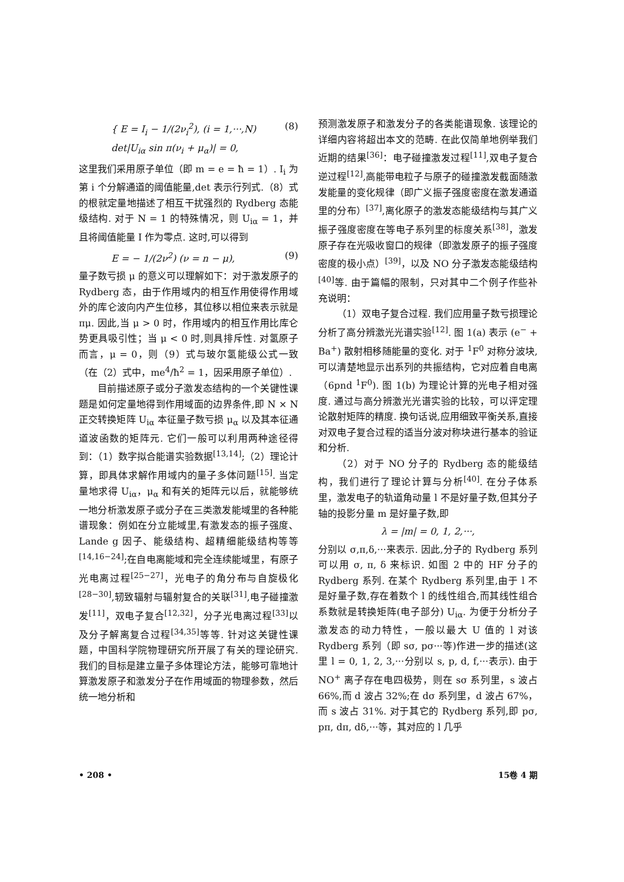{ E = I<sub>i</sub> − 1/(2ν<sub>i</sub><sup>2</sup>), (i = 1,···,N)
det|U<sub>iα</sub> sin π(ν<sub>i</sub> + μ<sub>α</sub>)| = 0,
(8)
这里我们采用原子单位（即 m = e = ħ = 1）. I<sub>i</sub> 为第 i 个分解通道的阈值能量,det 表示行列式.（8）式的根就定量地描述了相互干扰强烈的 Rydberg 态能级结构. 对于 N = 1 的特殊情况，则 U<sub>iα</sub> = 1，并且将阈值能量 I 作为零点. 这时,可以得到
E = − 1/(2ν<sup>2</sup>) (ν = n − μ), (9)
量子数亏损 μ 的意义可以理解如下：对于激发原子的 Rydberg 态，由于作用域内的相互作用使得作用域外的库仑波向内产生位移，其位移以相位来表示就是 πμ. 因此,当 μ > 0 时，作用域内的相互作用比库仑势更具吸引性；当 μ < 0 时,则具排斥性. 对氢原子而言，μ = 0，则（9）式与玻尔氢能级公式一致（在（2）式中，me<sup>4</sup>/ħ<sup>2</sup> = 1，因采用原子单位）.
目前描述原子或分子激发态结构的一个关键性课题是如何定量地得到作用域面的边界条件,即 N × N 正交转换矩阵 U<sub>iα</sub> 本征量子数亏损 μ<sub>α</sub> 以及其本征通道波函数的矩阵元. 它们一般可以利用两种途径得到：（1）数字拟合能谱实验数据<sup>[13,14]</sup>;（2）理论计算，即具体求解作用域内的量子多体问题<sup>[15]</sup>. 当定量地求得 U<sub>iα</sub>，μ<sub>α</sub> 和有关的矩阵元以后，就能够统一地分析激发原子或分子在三类激发能域里的各种能谱现象：例如在分立能域里,有激发态的振子强度、Lande g 因子、能级结构、超精细能级结构等等<sup>[14,16−24]</sup>;在自电离能域和完全连续能域里，有原子光电离过程<sup>[25−27]</sup>，光电子的角分布与自旋极化<sup>[28−30]</sup>,轫致辐射与辐射复合的关联<sup>[31]</sup>,电子碰撞激发<sup>[11]</sup>，双电子复合<sup>[12,32]</sup>，分子光电离过程<sup>[33]</sup>以及分子解离复合过程<sup>[34,35]</sup>等等. 针对这关键性课题，中国科学院物理研究所开展了有关的理论研究. 我们的目标是建立量子多体理论方法，能够可靠地计算激发原子和激发分子在作用域面的物理参数，然后统一地分析和
预测激发原子和激发分子的各类能谱现象. 该理论的详细内容将超出本文的范畴. 在此仅简单地例举我们近期的结果<sup>[36]</sup>：电子碰撞激发过程<sup>[11]</sup>,双电子复合逆过程<sup>[12]</sup>,高能带电粒子与原子的碰撞激发截面随激发能量的变化规律（即广义振子强度密度在激发通道里的分布）<sup>[37]</sup>,离化原子的激发态能级结构与其广义振子强度密度在等电子系列里的标度关系<sup>[38]</sup>，激发原子存在光吸收窗口的规律（即激发原子的振子强度密度的极小点）<sup>[39]</sup>，以及 NO 分子激发态能级结构<sup>[40]</sup>等. 由于篇幅的限制，只对其中二个例子作些补充说明：
（1）双电子复合过程. 我们应用量子数亏损理论分析了高分辨激光光谱实验<sup>[12]</sup>. 图 1(a) 表示 (e<sup>−</sup> + Ba<sup>+</sup>) 散射相移随能量的变化. 对于 <sup>1</sup>F<sup>0</sup> 对称分波块,可以清楚地显示出系列的共振结构，它对应着自电离（6pnd <sup>1</sup>F<sup>0</sup>). 图 1(b) 为理论计算的光电子相对强度. 通过与高分辨激光光谱实验的比较，可以评定理论散射矩阵的精度. 换句话说,应用细致平衡关系,直接对双电子复合过程的适当分波对称块进行基本的验证和分析.
（2）对于 NO 分子的 Rydberg 态的能级结构，我们进行了理论计算与分析<sup>[40]</sup>. 在分子体系里，激发电子的轨道角动量 l 不是好量子数,但其分子轴的投影分量 m 是好量子数,即
λ = |m| = 0, 1, 2,···,
分别以 σ,π,δ,···来表示. 因此,分子的 Rydberg 系列可以用 σ, π, δ 来标识. 如图 2 中的 HF 分子的 Rydberg 系列. 在某个 Rydberg 系列里,由于 l 不是好量子数,存在着数个 l 的线性组合,而其线性组合系数就是转换矩阵(电子部分) U<sub>iα</sub>. 为便于分析分子激发态的动力特性，一般以最大 U 值的 l 对该 Rydberg 系列（即 sσ, pσ···等)作进一步的描述(这里 l = 0, 1, 2, 3,···分别以 s, p, d, f,···表示). 由于 NO<sup>+</sup> 离子存在电四极势，则在 sσ 系列里，s 波占 66%,而 d 波占 32%;在 dσ 系列里，d 波占 67%，而 s 波占 31%. 对于其它的 Rydberg 系列,即 pσ, pπ, dπ, dδ,···等，其对应的 l 几乎
• 208 • 15卷 4 期